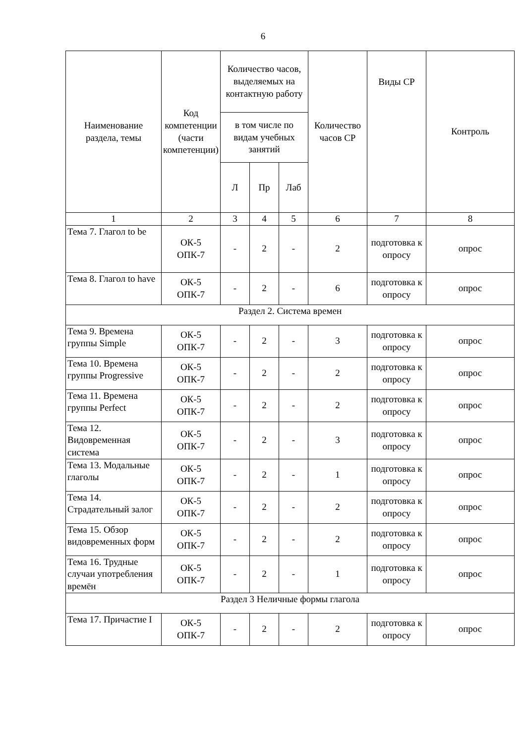6
| Наименование раздела, темы | Код компетенции (части компетенции) | Количество часов, выделяемых на контактную работу | | | Количество часов СР | Виды СР | Контроль |
| --- | --- | --- | --- | --- | --- | --- | --- |
| | | в том числе по видам учебных занятий | | | | | |
| | | Л | Пр | Лаб | | | |
| 1 | 2 | 3 | 4 | 5 | 6 | 7 | 8 |
| Тема 7. Глагол to be | ОК-5 ОПК-7 | - | 2 | - | 2 | подготовка к опросу | опрос |
| Тема 8. Глагол to have | ОК-5 ОПК-7 | - | 2 | - | 6 | подготовка к опросу | опрос |
| Раздел 2. Система времен | | | | | | | |
| Тема 9. Времена группы Simple | ОК-5 ОПК-7 | - | 2 | - | 3 | подготовка к опросу | опрос |
| Тема 10. Времена группы Progressive | ОК-5 ОПК-7 | - | 2 | - | 2 | подготовка к опросу | опрос |
| Тема 11. Времена группы Perfect | ОК-5 ОПК-7 | - | 2 | - | 2 | подготовка к опросу | опрос |
| Тема 12. Видовременная система | ОК-5 ОПК-7 | - | 2 | - | 3 | подготовка к опросу | опрос |
| Тема 13. Модальные глаголы | ОК-5 ОПК-7 | - | 2 | - | 1 | подготовка к опросу | опрос |
| Тема 14. Страдательный залог | ОК-5 ОПК-7 | - | 2 | - | 2 | подготовка к опросу | опрос |
| Тема 15. Обзор видовременных форм | ОК-5 ОПК-7 | - | 2 | - | 2 | подготовка к опросу | опрос |
| Тема 16. Трудные случаи употребления времён | ОК-5 ОПК-7 | - | 2 | - | 1 | подготовка к опросу | опрос |
| Раздел 3 Неличные формы глагола | | | | | | | |
| Тема 17. Причастие I | ОК-5 ОПК-7 | - | 2 | - | 2 | подготовка к опросу | опрос |